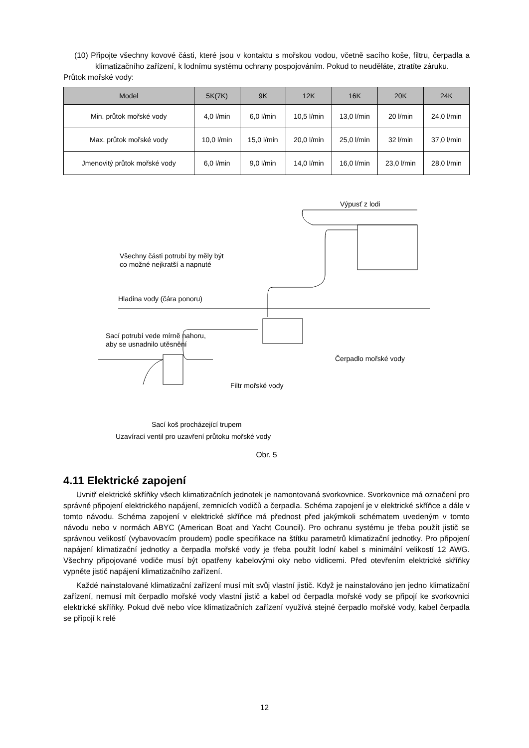(10) Připojte všechny kovové části, které jsou v kontaktu s mořskou vodou, včetně sacího koše, filtru, čerpadla a klimatizačního zařízení, k lodnímu systému ochrany pospojováním. Pokud to neuděláte, ztratíte záruku.
Průtok mořské vody:
| Model | 5K(7K) | 9K | 12K | 16K | 20K | 24K |
| --- | --- | --- | --- | --- | --- | --- |
| Min. průtok mořské vody | 4,0 l/min | 6,0 l/min | 10,5 l/min | 13,0 l/min | 20 l/min | 24,0 l/min |
| Max. průtok mořské vody | 10,0 l/min | 15,0 l/min | 20,0 l/min | 25,0 l/min | 32 l/min | 37,0 l/min |
| Jmenovitý průtok mořské vody | 6,0 l/min | 9,0 l/min | 14,0 l/min | 16,0 l/min | 23,0 l/min | 28,0 l/min |
Výpusť z lodi
Všechny části potrubí by měly být
co možné nejkratší a napnuté
Hladina vody (čára ponoru)
Sací potrubí vede mírně nahoru,
aby se usnadnilo utěsnění
Čerpadlo mořské vody
Filtr mořské vody
Sací koš procházející trupem
Uzavírací ventil pro uzavření průtoku mořské vody
Obr. 5
4.11 Elektrické zapojení
Uvnitř elektrické skříňky všech klimatizačních jednotek je namontovaná svorkovnice. Svorkovnice má označení pro správné připojení elektrického napájení, zemnicích vodičů a čerpadla. Schéma zapojení je v elektrické skříňce a dále v tomto návodu. Schéma zapojení v elektrické skříňce má přednost před jakýmkoli schématem uvedeným v tomto návodu nebo v normách ABYC (American Boat and Yacht Council). Pro ochranu systému je třeba použít jistič se správnou velikostí (vybavovacím proudem) podle specifikace na štítku parametrů klimatizační jednotky. Pro připojení napájení klimatizační jednotky a čerpadla mořské vody je třeba použít lodní kabel s minimální velikostí 12 AWG. Všechny připojované vodiče musí být opatřeny kabelovými oky nebo vidlicemi. Před otevřením elektrické skříňky vypněte jistič napájení klimatizačního zařízení.
Každé nainstalované klimatizační zařízení musí mít svůj vlastní jistič. Když je nainstalováno jen jedno klimatizační zařízení, nemusí mít čerpadlo mořské vody vlastní jistič a kabel od čerpadla mořské vody se připojí ke svorkovnici elektrické skříňky. Pokud dvě nebo více klimatizačních zařízení využívá stejné čerpadlo mořské vody, kabel čerpadla se připojí k relé
12